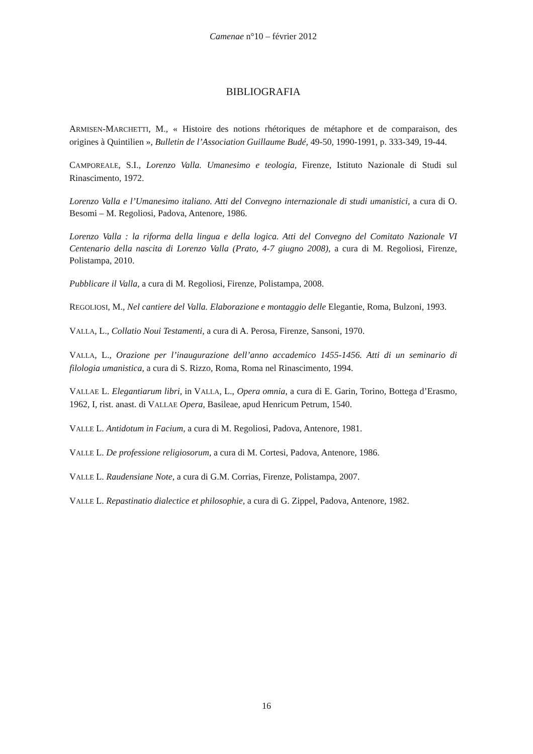Camenae n°10 – février 2012
BIBLIOGRAFIA
ARMISEN-MARCHETTI, M., « Histoire des notions rhétoriques de métaphore et de comparaison, des origines à Quintilien », Bulletin de l’Association Guillaume Budé, 49-50, 1990-1991, p. 333-349, 19-44.
CAMPOREALE, S.I., Lorenzo Valla. Umanesimo e teologia, Firenze, Istituto Nazionale di Studi sul Rinascimento, 1972.
Lorenzo Valla e l’Umanesimo italiano. Atti del Convegno internazionale di studi umanistici, a cura di O. Besomi – M. Regoliosi, Padova, Antenore, 1986.
Lorenzo Valla : la riforma della lingua e della logica. Atti del Convegno del Comitato Nazionale VI Centenario della nascita di Lorenzo Valla (Prato, 4-7 giugno 2008), a cura di M. Regoliosi, Firenze, Polistampa, 2010.
Pubblicare il Valla, a cura di M. Regoliosi, Firenze, Polistampa, 2008.
REGOLIOSI, M., Nel cantiere del Valla. Elaborazione e montaggio delle Elegantie, Roma, Bulzoni, 1993.
VALLA, L., Collatio Noui Testamenti, a cura di A. Perosa, Firenze, Sansoni, 1970.
VALLA, L., Orazione per l’inaugurazione dell’anno accademico 1455-1456. Atti di un seminario di filologia umanistica, a cura di S. Rizzo, Roma, Roma nel Rinascimento, 1994.
VALLAE L. Elegantiarum libri, in VALLA, L., Opera omnia, a cura di E. Garin, Torino, Bottega d’Erasmo, 1962, I, rist. anast. di VALLAE Opera, Basileae, apud Henricum Petrum, 1540.
VALLE L. Antidotum in Facium, a cura di M. Regoliosi, Padova, Antenore, 1981.
VALLE L. De professione religiosorum, a cura di M. Cortesi, Padova, Antenore, 1986.
VALLE L. Raudensiane Note, a cura di G.M. Corrias, Firenze, Polistampa, 2007.
VALLE L. Repastinatio dialectice et philosophie, a cura di G. Zippel, Padova, Antenore, 1982.
16